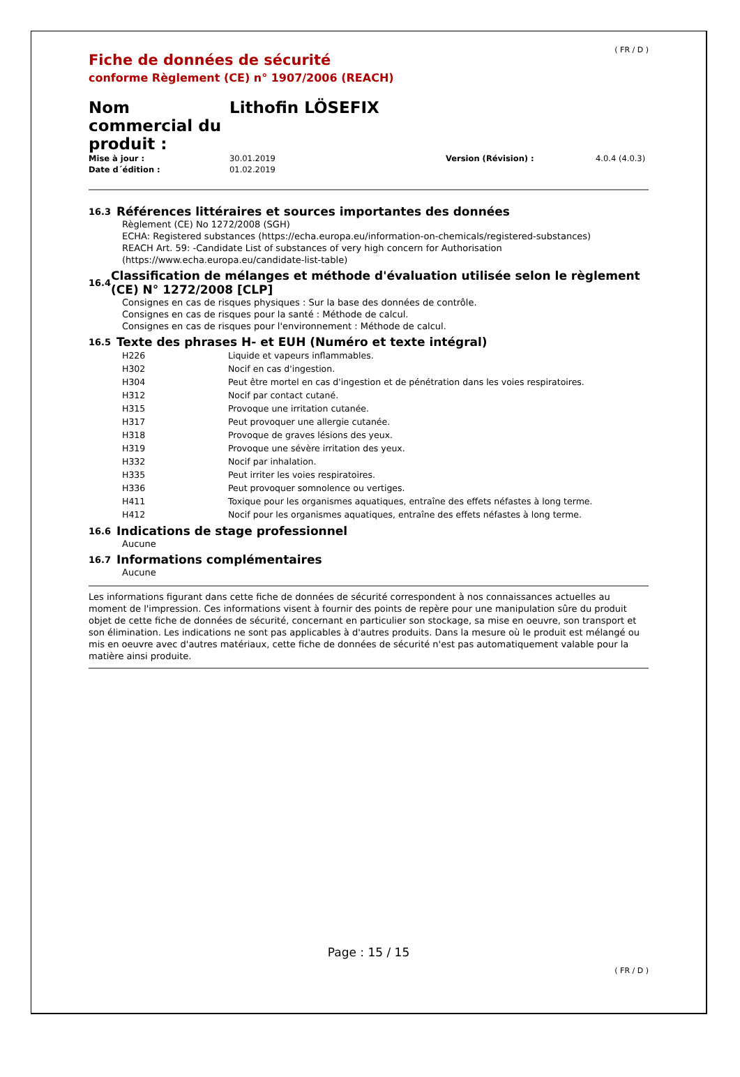( FR / D )
Fiche de données de sécurité
conforme Règlement (CE) n° 1907/2006 (REACH)
Nom commercial du produit :
Lithofin LÖSEFIX
| Mise à jour : | 30.01.2019 | Version (Révision) : | 4.0.4 (4.0.3) |
| Date d´édition : | 01.02.2019 | | |
16.3
Références littéraires et sources importantes des données
Règlement (CE) No 1272/2008 (SGH)
ECHA: Registered substances (https://echa.europa.eu/information-on-chemicals/registered-substances)
REACH Art. 59: -Candidate List of substances of very high concern for Authorisation
(https://www.echa.europa.eu/candidate-list-table)
16.4
Classification de mélanges et méthode d'évaluation utilisée selon le règlement (CE) N° 1272/2008 [CLP]
Consignes en cas de risques physiques : Sur la base des données de contrôle.
Consignes en cas de risques pour la santé : Méthode de calcul.
Consignes en cas de risques pour l'environnement : Méthode de calcul.
16.5
Texte des phrases H- et EUH (Numéro et texte intégral)
| H226 | Liquide et vapeurs inflammables. |
| H302 | Nocif en cas d'ingestion. |
| H304 | Peut être mortel en cas d'ingestion et de pénétration dans les voies respiratoires. |
| H312 | Nocif par contact cutané. |
| H315 | Provoque une irritation cutanée. |
| H317 | Peut provoquer une allergie cutanée. |
| H318 | Provoque de graves lésions des yeux. |
| H319 | Provoque une sévère irritation des yeux. |
| H332 | Nocif par inhalation. |
| H335 | Peut irriter les voies respiratoires. |
| H336 | Peut provoquer somnolence ou vertiges. |
| H411 | Toxique pour les organismes aquatiques, entraîne des effets néfastes à long terme. |
| H412 | Nocif pour les organismes aquatiques, entraîne des effets néfastes à long terme. |
16.6
Indications de stage professionnel
Aucune
16.7
Informations complémentaires
Aucune
Les informations figurant dans cette fiche de données de sécurité correspondent à nos connaissances actuelles au moment de l'impression. Ces informations visent à fournir des points de repère pour une manipulation sûre du produit objet de cette fiche de données de sécurité, concernant en particulier son stockage, sa mise en oeuvre, son transport et son élimination. Les indications ne sont pas applicables à d'autres produits. Dans la mesure où le produit est mélangé ou mis en oeuvre avec d'autres matériaux, cette fiche de données de sécurité n'est pas automatiquement valable pour la matière ainsi produite.
Page : 15 / 15
( FR / D )